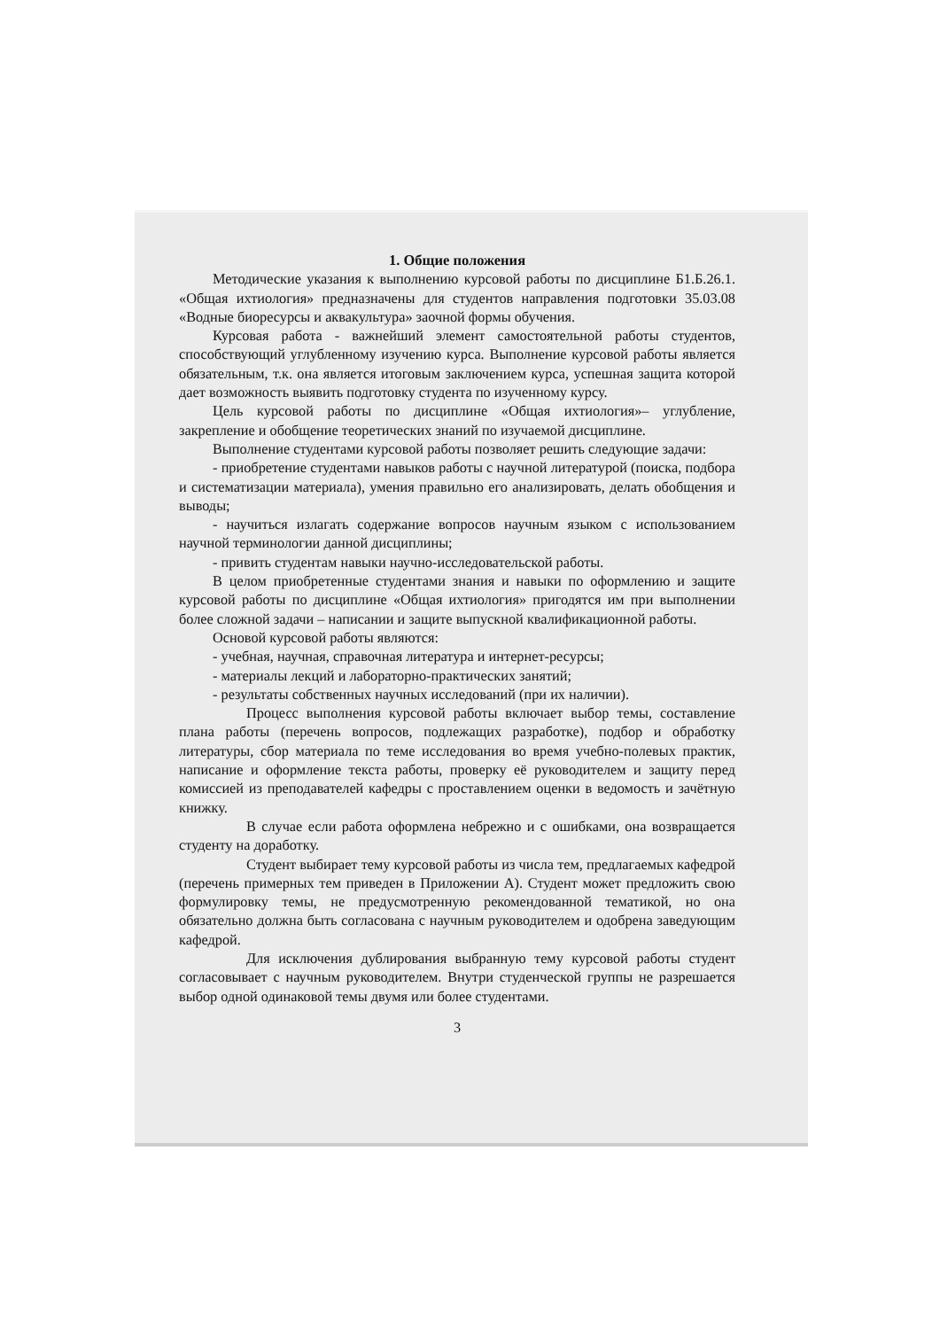1. Общие положения
Методические указания к выполнению курсовой работы по дисциплине Б1.Б.26.1. «Общая ихтиология» предназначены для студентов направления подготовки 35.03.08 «Водные биоресурсы и аквакультура» заочной формы обучения.
Курсовая работа - важнейший элемент самостоятельной работы студентов, способствующий углубленному изучению курса. Выполнение курсовой работы является обязательным, т.к. она является итоговым заключением курса, успешная защита которой дает возможность выявить подготовку студента по изученному курсу.
Цель курсовой работы по дисциплине «Общая ихтиология»– углубление, закрепление и обобщение теоретических знаний по изучаемой дисциплине.
Выполнение студентами курсовой работы позволяет решить следующие задачи:
- приобретение студентами навыков работы с научной литературой (поиска, подбора и систематизации материала), умения правильно его анализировать, делать обобщения и выводы;
- научиться излагать содержание вопросов научным языком с использованием научной терминологии данной дисциплины;
- привить студентам навыки научно-исследовательской работы.
В целом приобретенные студентами знания и навыки по оформлению и защите курсовой работы по дисциплине «Общая ихтиология» пригодятся им при выполнении более сложной задачи – написании и защите выпускной квалификационной работы.
Основой курсовой работы являются:
- учебная, научная, справочная литература и интернет-ресурсы;
- материалы лекций и лабораторно-практических занятий;
- результаты собственных научных исследований (при их наличии).
Процесс выполнения курсовой работы включает выбор темы, составление плана работы (перечень вопросов, подлежащих разработке), подбор и обработку литературы, сбор материала по теме исследования во время учебно-полевых практик, написание и оформление текста работы, проверку её руководителем и защиту перед комиссией из преподавателей кафедры с проставлением оценки в ведомость и зачётную книжку.
В случае если работа оформлена небрежно и с ошибками, она возвращается студенту на доработку.
Студент выбирает тему курсовой работы из числа тем, предлагаемых кафедрой (перечень примерных тем приведен в Приложении А). Студент может предложить свою формулировку темы, не предусмотренную рекомендованной тематикой, но она обязательно должна быть согласована с научным руководителем и одобрена заведующим кафедрой.
Для исключения дублирования выбранную тему курсовой работы студент согласовывает с научным руководителем. Внутри студенческой группы не разрешается выбор одной одинаковой темы двумя или более студентами.
3